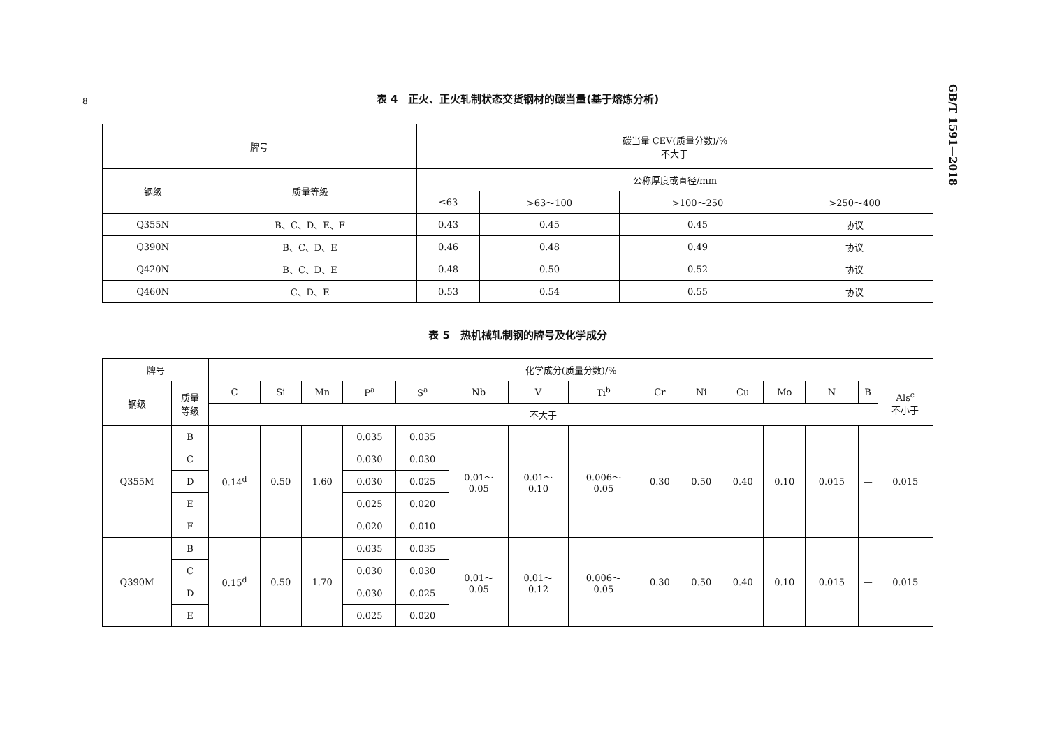8
GB/T 1591—2018
表 4　正火、正火轧制状态交货钢材的碳当量(基于熔炼分析)
| 牌号 | | 碳当量 CEV(质量分数)/% 不大于 | | | |
| --- | --- | --- | --- | --- | --- |
| 钢级 | 质量等级 | 公称厚度或直径/mm | | | |
| | | ≤63 | >63～100 | >100～250 | >250～400 |
| Q355N | B、C、D、E、F | 0.43 | 0.45 | 0.45 | 协议 |
| Q390N | B、C、D、E | 0.46 | 0.48 | 0.49 | 协议 |
| Q420N | B、C、D、E | 0.48 | 0.50 | 0.52 | 协议 |
| Q460N | C、D、E | 0.53 | 0.54 | 0.55 | 协议 |
表 5　热机械轧制钢的牌号及化学成分
| 牌号 | | 化学成分(质量分数)/% | | | | | | | | | | | | | | |
| --- | --- | --- | --- | --- | --- | --- | --- | --- | --- | --- | --- | --- | --- | --- | --- | --- |
| 钢级 | 质量 等级 | C | Si | Mn | P<sup>a</sup> | S<sup>a</sup> | Nb | V | Ti<sup>b</sup> | Cr | Ni | Cu | Mo | N | B | Als<sup>c</sup> 不小于 |
| | | 不大于 | | | | | | | | | | | | | | |
| Q355M | B | 0.14<sup>d</sup> | 0.50 | 1.60 | 0.035 | 0.035 | 0.01～ 0.05 | 0.01～ 0.10 | 0.006～ 0.05 | 0.30 | 0.50 | 0.40 | 0.10 | 0.015 | — | 0.015 |
| | C | | | | 0.030 | 0.030 | | | | | | | | | | |
| | D | | | | 0.030 | 0.025 | | | | | | | | | | |
| | E | | | | 0.025 | 0.020 | | | | | | | | | | |
| | F | | | | 0.020 | 0.010 | | | | | | | | | | |
| Q390M | B | 0.15<sup>d</sup> | 0.50 | 1.70 | 0.035 | 0.035 | 0.01～ 0.05 | 0.01～ 0.12 | 0.006～ 0.05 | 0.30 | 0.50 | 0.40 | 0.10 | 0.015 | — | 0.015 |
| | C | | | | 0.030 | 0.030 | | | | | | | | | | |
| | D | | | | 0.030 | 0.025 | | | | | | | | | | |
| | E | | | | 0.025 | 0.020 | | | | | | | | | | |